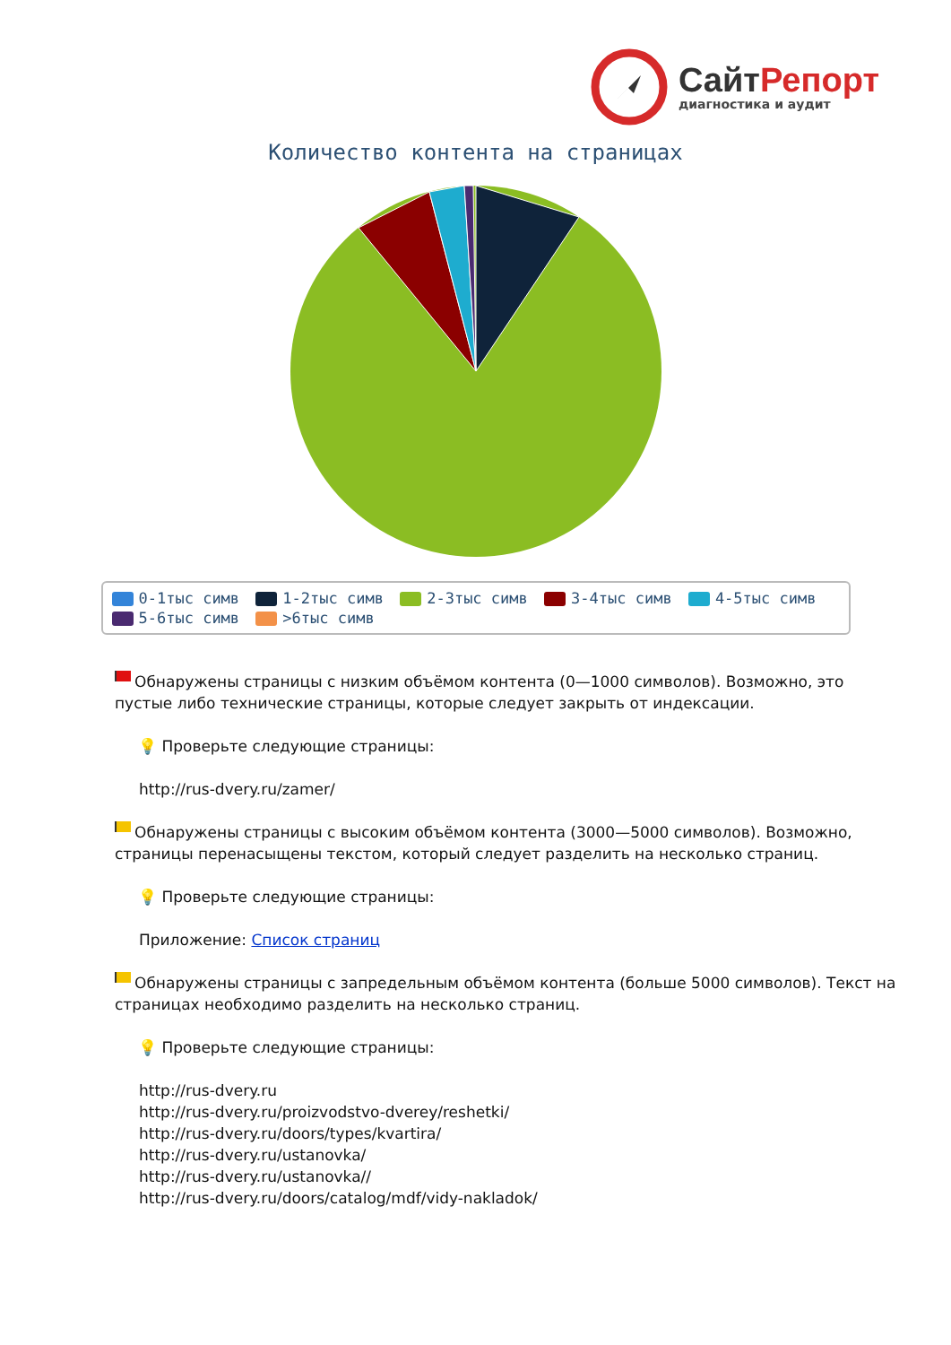СайтРепорт
диагностика и аудит
Количество контента на страницах
0-1тыс симв 1-2тыс симв 2-3тыс симв 3-4тыс симв 4-5тыс симв
5-6тыс симв >6тыс симв
Обнаружены страницы с низким объёмом контента (0—1000 символов). Возможно, это пустые либо технические страницы, которые следует закрыть от индексации.
💡 Проверьте следующие страницы:
http://rus-dvery.ru/zamer/
Обнаружены страницы с высоким объёмом контента (3000—5000 символов). Возможно, страницы перенасыщены текстом, который следует разделить на несколько страниц.
💡 Проверьте следующие страницы:
Приложение: Список страниц
Обнаружены страницы с запредельным объёмом контента (больше 5000 символов). Текст на страницах необходимо разделить на несколько страниц.
💡 Проверьте следующие страницы:
http://rus-dvery.ru
http://rus-dvery.ru/proizvodstvo-dverey/reshetki/
http://rus-dvery.ru/doors/types/kvartira/
http://rus-dvery.ru/ustanovka/
http://rus-dvery.ru/ustanovka//
http://rus-dvery.ru/doors/catalog/mdf/vidy-nakladok/